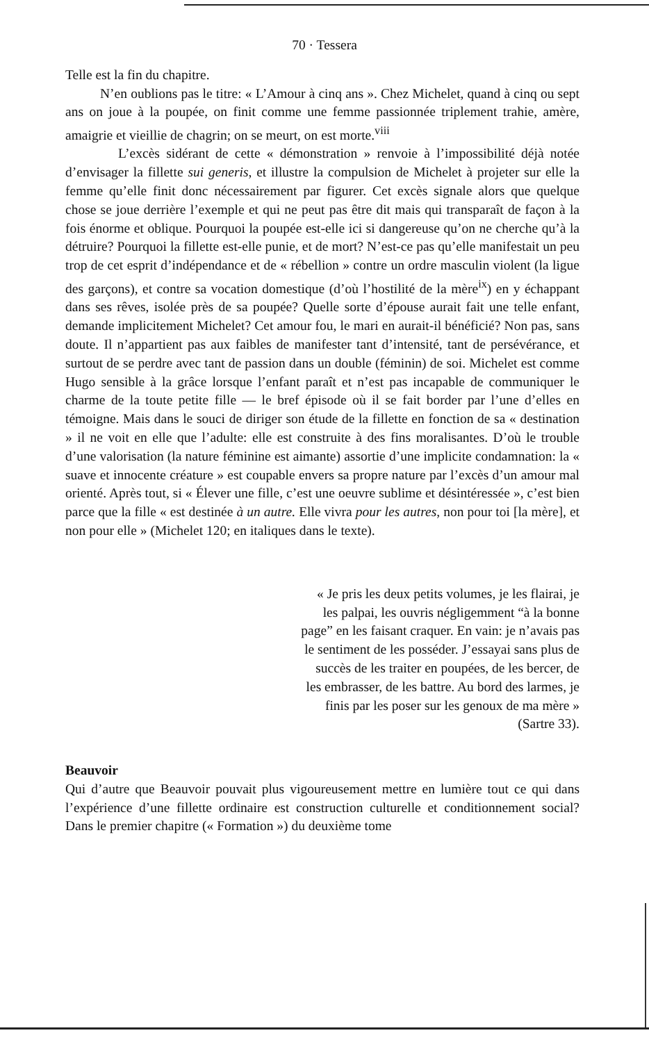70 · Tessera
Telle est la fin du chapitre.
N’en oublions pas le titre: « L’Amour à cinq ans ». Chez Michelet, quand à cinq ou sept ans on joue à la poupée, on finit comme une femme passionnée triplement trahie, amère, amaigrie et vieillie de chagrin; on se meurt, on est morte.<sup>viii</sup>
L’excès sidérant de cette « démonstration » renvoie à l’impossibilité déjà notée d’envisager la fillette sui generis, et illustre la compulsion de Michelet à projeter sur elle la femme qu’elle finit donc nécessairement par figurer. Cet excès signale alors que quelque chose se joue derrière l’exemple et qui ne peut pas être dit mais qui transparaît de façon à la fois énorme et oblique. Pourquoi la poupée est-elle ici si dangereuse qu’on ne cherche qu’à la détruire? Pourquoi la fillette est-elle punie, et de mort? N’est-ce pas qu’elle manifestait un peu trop de cet esprit d’indépendance et de « rébellion » contre un ordre masculin violent (la ligue des garçons), et contre sa vocation domestique (d’où l’hostilité de la mère<sup>ix</sup>) en y échappant dans ses rêves, isolée près de sa poupée? Quelle sorte d’épouse aurait fait une telle enfant, demande implicitement Michelet? Cet amour fou, le mari en aurait-il bénéficié? Non pas, sans doute. Il n’appartient pas aux faibles de manifester tant d’intensité, tant de persévérance, et surtout de se perdre avec tant de passion dans un double (féminin) de soi. Michelet est comme Hugo sensible à la grâce lorsque l’enfant paraît et n’est pas incapable de communiquer le charme de la toute petite fille — le bref épisode où il se fait border par l’une d’elles en témoigne. Mais dans le souci de diriger son étude de la fillette en fonction de sa « destination » il ne voit en elle que l’adulte: elle est construite à des fins moralisantes. D’où le trouble d’une valorisation (la nature féminine est aimante) assortie d’une implicite condamnation: la « suave et innocente créature » est coupable envers sa propre nature par l’excès d’un amour mal orienté. Après tout, si « Élever une fille, c’est une oeuvre sublime et désintéressée », c’est bien parce que la fille « est destinée à un autre. Elle vivra pour les autres, non pour toi [la mère], et non pour elle » (Michelet 120; en italiques dans le texte).
« Je pris les deux petits volumes, je les flairai, je les palpai, les ouvris négligemment “à la bonne page” en les faisant craquer. En vain: je n’avais pas le sentiment de les posséder. J’essayai sans plus de succès de les traiter en poupées, de les bercer, de les embrasser, de les battre. Au bord des larmes, je finis par les poser sur les genoux de ma mère » (Sartre 33).
Beauvoir
Qui d’autre que Beauvoir pouvait plus vigoureusement mettre en lumière tout ce qui dans l’expérience d’une fillette ordinaire est construction culturelle et conditionnement social? Dans le premier chapitre (« Formation ») du deuxième tome